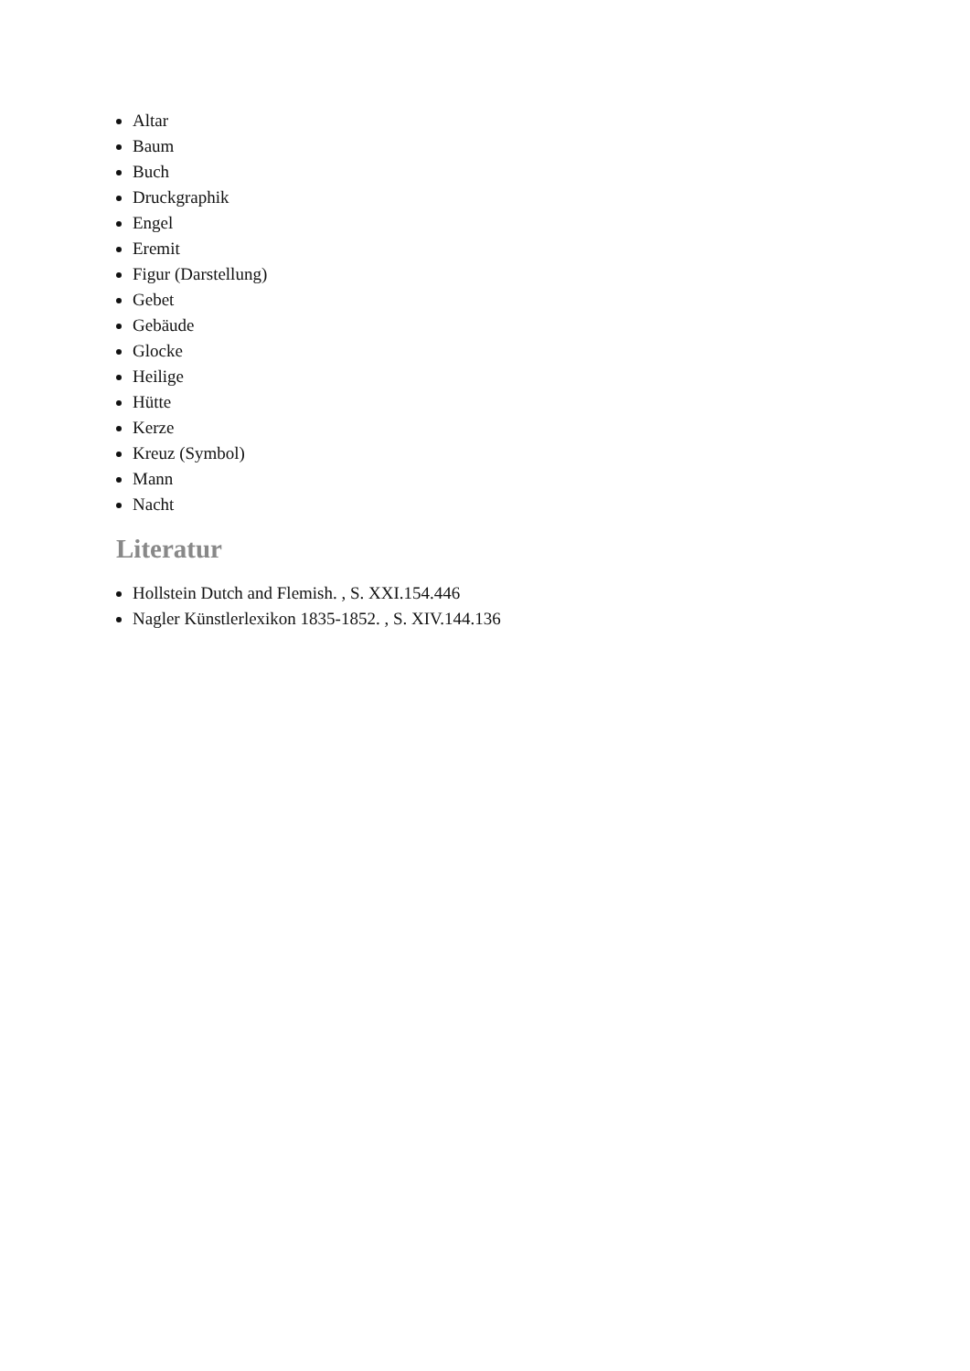Altar
Baum
Buch
Druckgraphik
Engel
Eremit
Figur (Darstellung)
Gebet
Gebäude
Glocke
Heilige
Hütte
Kerze
Kreuz (Symbol)
Mann
Nacht
Literatur
Hollstein Dutch and Flemish. , S. XXI.154.446
Nagler Künstlerlexikon 1835-1852. , S. XIV.144.136